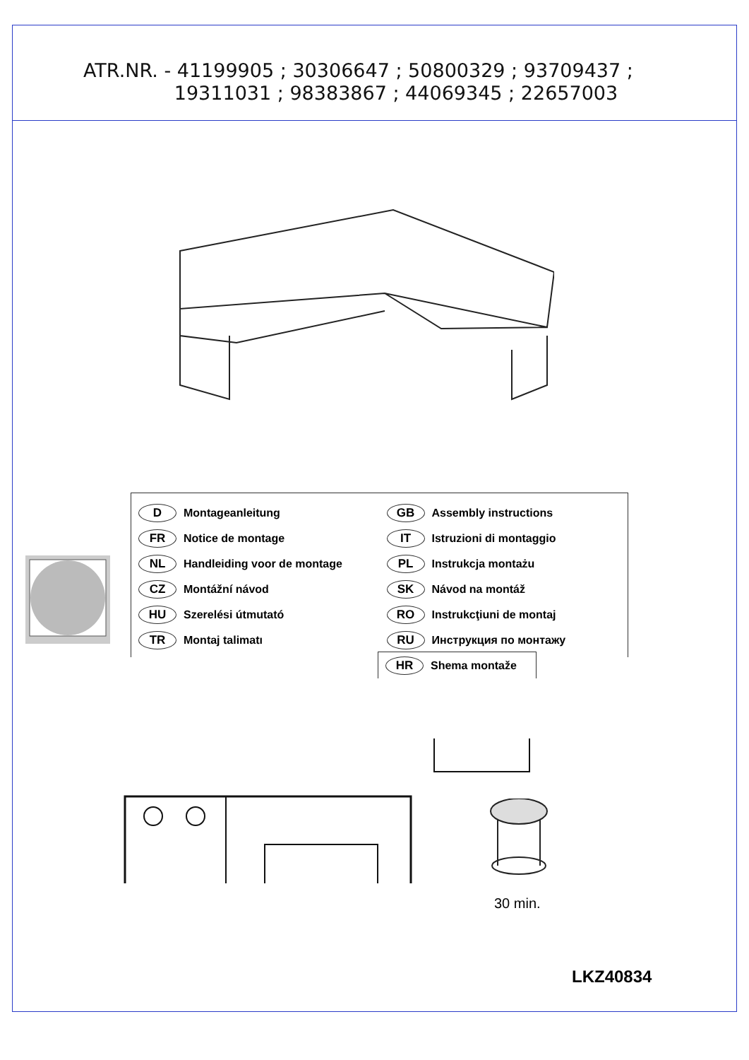ATR.NR. - 41199905 ; 30306647 ; 50800329 ; 93709437 ;
19311031 ; 98383867 ; 44069345 ; 22657003
D Montageanleitung
FR Notice de montage
NL Handleiding voor de montage
CZ Montážní návod
HU Szerelési útmutató
TR Montaj talimatı
GB Assembly instructions
IT Istruzioni di montaggio
PL Instrukcja montażu
SK Návod na montáž
RO Instrukcţiuni de montaj
RU Инструкция по монтажу
HR Shema montaže
30 min.
LKZ40834